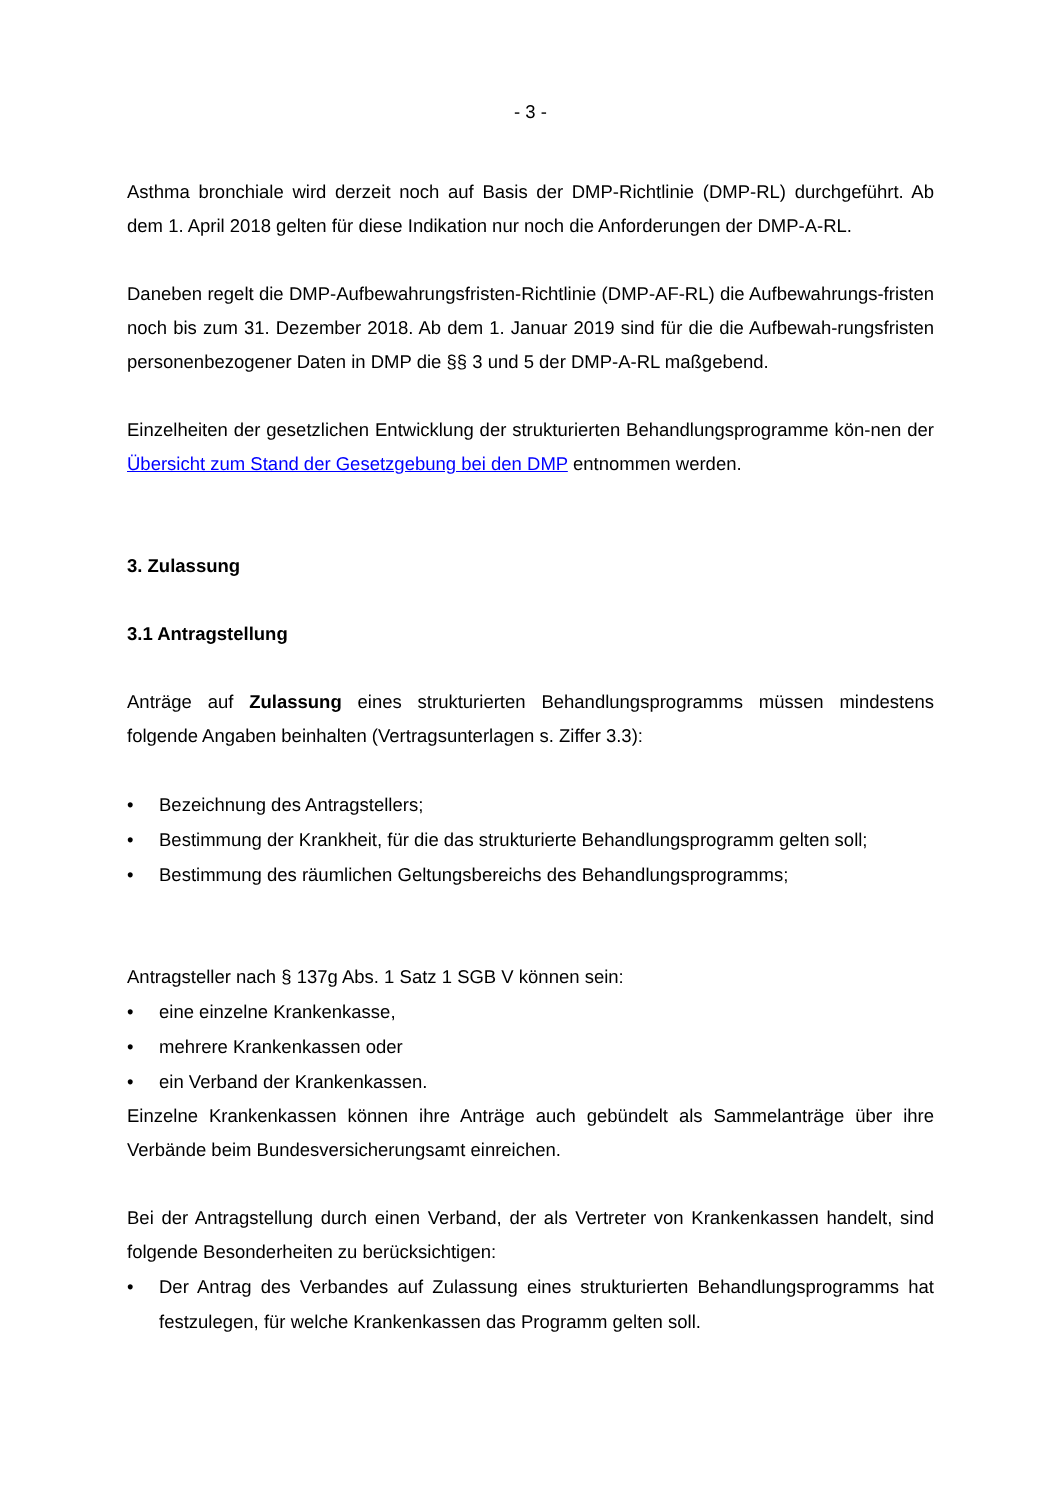- 3 -
Asthma bronchiale wird derzeit noch auf Basis der DMP-Richtlinie (DMP-RL) durchgeführt. Ab dem 1. April 2018 gelten für diese Indikation nur noch die Anforderungen der DMP-A-RL.
Daneben regelt die DMP-Aufbewahrungsfristen-Richtlinie (DMP-AF-RL) die Aufbewahrungs-fristen noch bis zum 31. Dezember 2018. Ab dem 1. Januar 2019 sind für die die Aufbewah-rungsfristen personenbezogener Daten in DMP die §§ 3 und 5 der DMP-A-RL maßgebend.
Einzelheiten der gesetzlichen Entwicklung der strukturierten Behandlungsprogramme kön-nen der Übersicht zum Stand der Gesetzgebung bei den DMP entnommen werden.
3. Zulassung
3.1 Antragstellung
Anträge auf Zulassung eines strukturierten Behandlungsprogramms müssen mindestens folgende Angaben beinhalten (Vertragsunterlagen s. Ziffer 3.3):
• Bezeichnung des Antragstellers;
• Bestimmung der Krankheit, für die das strukturierte Behandlungsprogramm gelten soll;
• Bestimmung des räumlichen Geltungsbereichs des Behandlungsprogramms;
Antragsteller nach § 137g Abs. 1 Satz 1 SGB V können sein:
• eine einzelne Krankenkasse,
• mehrere Krankenkassen oder
• ein Verband der Krankenkassen.
Einzelne Krankenkassen können ihre Anträge auch gebündelt als Sammelanträge über ihre Verbände beim Bundesversicherungsamt einreichen.
Bei der Antragstellung durch einen Verband, der als Vertreter von Krankenkassen handelt, sind folgende Besonderheiten zu berücksichtigen:
• Der Antrag des Verbandes auf Zulassung eines strukturierten Behandlungsprogramms hat festzulegen, für welche Krankenkassen das Programm gelten soll.